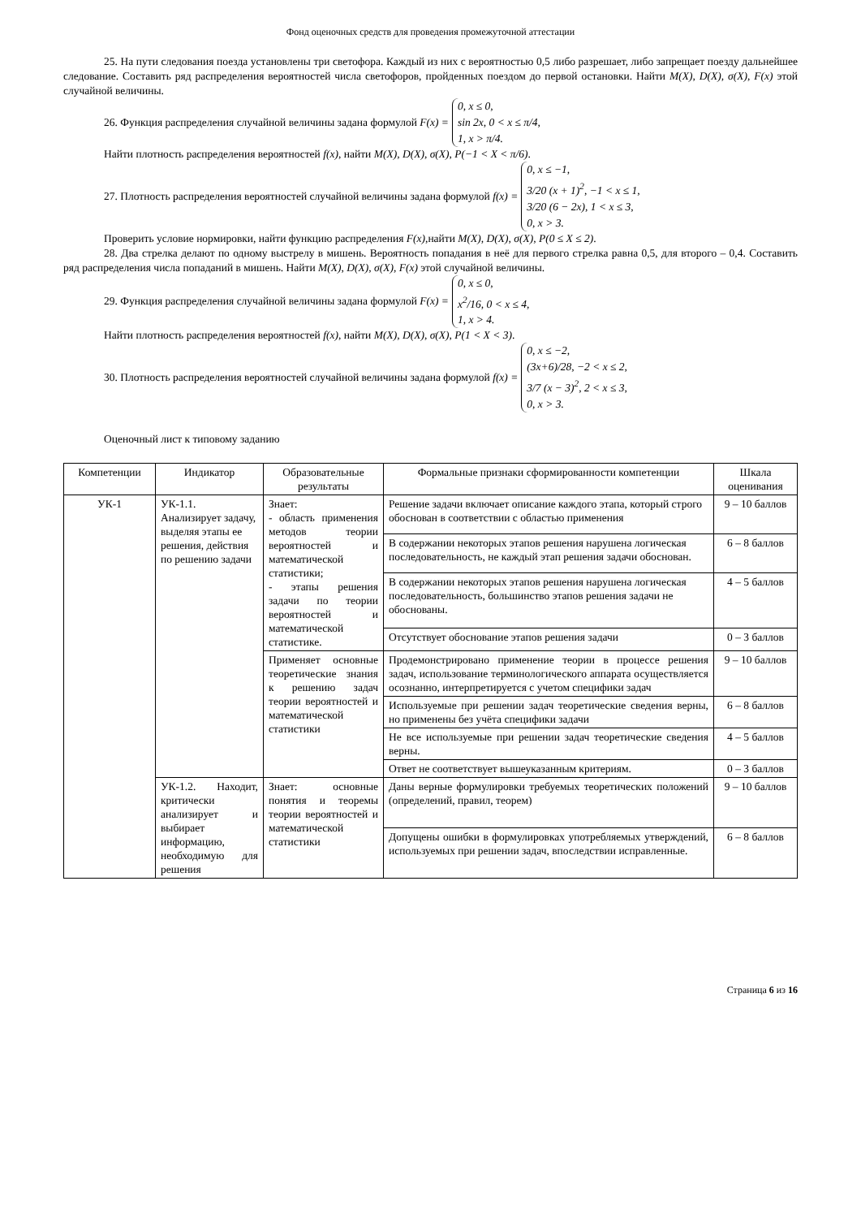Фонд оценочных средств для проведения промежуточной аттестации
25. На пути следования поезда установлены три светофора. Каждый из них с вероятностью 0,5 либо разрешает, либо запрещает поезду дальнейшее следование. Составить ряд распределения вероятностей числа светофоров, пройденных поездом до первой остановки. Найти M(X), D(X), σ(X), F(x) этой случайной величины.
26. Функция распределения случайной величины задана формулой F(x) =
0, x ≤ 0,
sin 2x, 0 < x ≤ π/4,
1, x > π/4.
Найти плотность распределения вероятностей f(x), найти M(X), D(X), σ(X), P(−1 < X < π/6).
27. Плотность распределения вероятностей случайной величины задана формулой f(x) =
0, x ≤ −1,
3/20 (x + 1)<sup>2</sup>, −1 < x ≤ 1,
3/20 (6 − 2x), 1 < x ≤ 3,
0, x > 3.
Проверить условие нормировки, найти функцию распределения F(x),найти M(X), D(X), σ(X), P(0 ≤ X ≤ 2).
28. Два стрелка делают по одному выстрелу в мишень. Вероятность попадания в неё для первого стрелка равна 0,5, для второго – 0,4. Составить ряд распределения числа попаданий в мишень. Найти M(X), D(X), σ(X), F(x) этой случайной величины.
29. Функция распределения случайной величины задана формулой F(x) =
0, x ≤ 0,
x<sup>2</sup>/16, 0 < x ≤ 4,
1, x > 4.
Найти плотность распределения вероятностей f(x), найти M(X), D(X), σ(X), P(1 < X < 3).
30. Плотность распределения вероятностей случайной величины задана формулой f(x) =
0, x ≤ −2,
(3x+6)/28, −2 < x ≤ 2,
3/7 (x − 3)<sup>2</sup>, 2 < x ≤ 3,
0, x > 3.
Оценочный лист к типовому заданию
| Компетенции | Индикатор | Образовательные результаты | Формальные признаки сформированности компетенции | Шкала оценивания |
| --- | --- | --- | --- | --- |
| УК-1 | УК-1.1. Анализирует задачу, выделяя этапы ее решения, действия по решению задачи | Знает: - область применения методов теории вероятностей и математической статистики; - этапы решения задачи по теории вероятностей и математической статистике. | Решение задачи включает описание каждого этапа, который строго обоснован в соответствии с областью применения | 9 – 10 баллов |
| | | | В содержании некоторых этапов решения нарушена логическая последовательность, не каждый этап решения задачи обоснован. | 6 – 8 баллов |
| | | | В содержании некоторых этапов решения нарушена логическая последовательность, большинство этапов решения задачи не обоснованы. | 4 – 5 баллов |
| | | | Отсутствует обоснование этапов решения задачи | 0 – 3 баллов |
| | | Применяет основные теоретические знания к решению задач теории вероятностей и математической статистики | Продемонстрировано применение теории в процессе решения задач, использование терминологического аппарата осуществляется осознанно, интерпретируется с учетом специфики задач | 9 – 10 баллов |
| | | | Используемые при решении задач теоретические сведения верны, но применены без учёта специфики задачи | 6 – 8 баллов |
| | | | Не все используемые при решении задач теоретические сведения верны. | 4 – 5 баллов |
| | | | Ответ не соответствует вышеуказанным критериям. | 0 – 3 баллов |
| | УК-1.2. Находит, критически анализирует и выбирает информацию, необходимую для решения | Знает: основные понятия и теоремы теории вероятностей и математической статистики | Даны верные формулировки требуемых теоретических положений (определений, правил, теорем) | 9 – 10 баллов |
| | | | Допущены ошибки в формулировках употребляемых утверждений, используемых при решении задач, впоследствии исправленные. | 6 – 8 баллов |
Страница 6 из 16